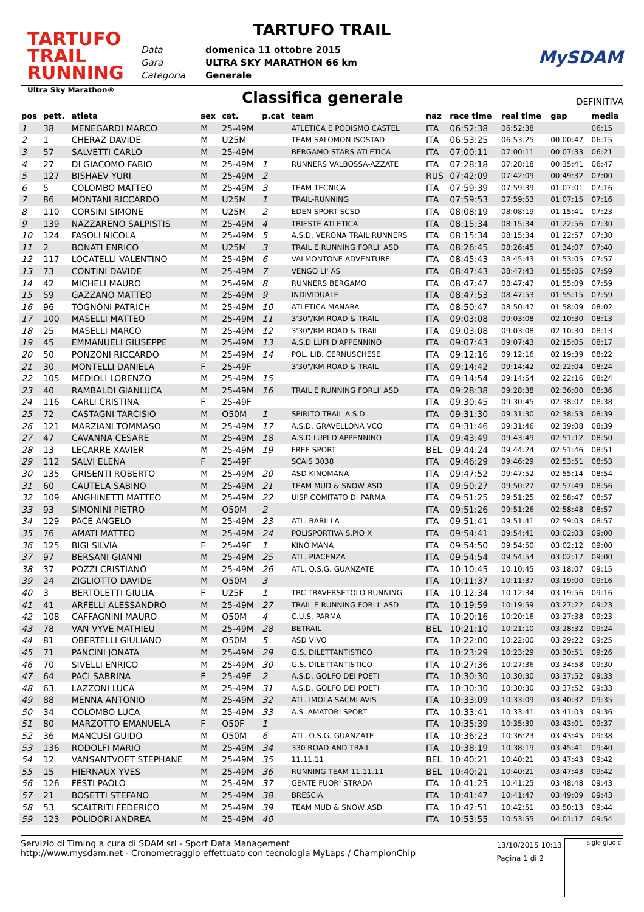TARTUFO TRAIL
RUNNING
Ultra Sky Marathon®
TARTUFO TRAIL
Data domenica 11 ottobre 2015
Gara ULTRA SKY MARATHON 66 km
Categoria Generale
MySDAM
Classifica generale
DEFINITIVA
| pos | pett. | atleta | sex | cat. | p.cat | team | naz | race time | real time | gap | media |
| --- | --- | --- | --- | --- | --- | --- | --- | --- | --- | --- | --- |
| 1 | 38 | MENEGARDI MARCO | M | 25-49M | | ATLETICA E PODISMO CASTEL | ITA | 06:52:38 | 06:52:38 | | 06:15 |
| 2 | 1 | CHERAZ DAVIDE | M | U25M | | TEAM SALOMON ISOSTAD | ITA | 06:53:25 | 06:53:25 | 00:00:47 | 06:15 |
| 3 | 57 | SALVETTI CARLO | M | 25-49M | | BERGAMO STARS ATLETICA | ITA | 07:00:11 | 07:00:11 | 00:07:33 | 06:21 |
| 4 | 27 | DI GIACOMO FABIO | M | 25-49M | 1 | RUNNERS VALBOSSA-AZZATE | ITA | 07:28:18 | 07:28:18 | 00:35:41 | 06:47 |
| 5 | 127 | BISHAEV YURI | M | 25-49M | 2 | | RUS | 07:42:09 | 07:42:09 | 00:49:32 | 07:00 |
| 6 | 5 | COLOMBO MATTEO | M | 25-49M | 3 | TEAM TECNICA | ITA | 07:59:39 | 07:59:39 | 01:07:01 | 07:16 |
| 7 | 86 | MONTANI RICCARDO | M | U25M | 1 | TRAIL-RUNNING | ITA | 07:59:53 | 07:59:53 | 01:07:15 | 07:16 |
| 8 | 110 | CORSINI SIMONE | M | U25M | 2 | EDEN SPORT SCSD | ITA | 08:08:19 | 08:08:19 | 01:15:41 | 07:23 |
| 9 | 139 | NAZZARENO SALPISTIS | M | 25-49M | 4 | TRIESTE ATLETICA | ITA | 08:15:34 | 08:15:34 | 01:22:56 | 07:30 |
| 10 | 124 | FASOLI NICOLA | M | 25-49M | 5 | A.S.D. VERONA TRAIL RUNNERS | ITA | 08:15:34 | 08:15:34 | 01:22:57 | 07:30 |
| 11 | 2 | BONATI ENRICO | M | U25M | 3 | TRAIL E RUNNING FORLI' ASD | ITA | 08:26:45 | 08:26:45 | 01:34:07 | 07:40 |
| 12 | 117 | LOCATELLI VALENTINO | M | 25-49M | 6 | VALMONTONE ADVENTURE | ITA | 08:45:43 | 08:45:43 | 01:53:05 | 07:57 |
| 13 | 73 | CONTINI DAVIDE | M | 25-49M | 7 | VENGO LI' AS | ITA | 08:47:43 | 08:47:43 | 01:55:05 | 07:59 |
| 14 | 42 | MICHELI MAURO | M | 25-49M | 8 | RUNNERS BERGAMO | ITA | 08:47:47 | 08:47:47 | 01:55:09 | 07:59 |
| 15 | 59 | GAZZANO MATTEO | M | 25-49M | 9 | INDIVIDUALE | ITA | 08:47:53 | 08:47:53 | 01:55:15 | 07:59 |
| 16 | 96 | TOGNONI PATRICH | M | 25-49M | 10 | ATLETICA MANARA | ITA | 08:50:47 | 08:50:47 | 01:58:09 | 08:02 |
| 17 | 100 | MASELLI MATTEO | M | 25-49M | 11 | 3'30"/KM ROAD & TRAIL | ITA | 09:03:08 | 09:03:08 | 02:10:30 | 08:13 |
| 18 | 25 | MASELLI MARCO | M | 25-49M | 12 | 3'30"/KM ROAD & TRAIL | ITA | 09:03:08 | 09:03:08 | 02:10:30 | 08:13 |
| 19 | 45 | EMMANUELI GIUSEPPE | M | 25-49M | 13 | A.S.D LUPI D'APPENNINO | ITA | 09:07:43 | 09:07:43 | 02:15:05 | 08:17 |
| 20 | 50 | PONZONI RICCARDO | M | 25-49M | 14 | POL. LIB. CERNUSCHESE | ITA | 09:12:16 | 09:12:16 | 02:19:39 | 08:22 |
| 21 | 30 | MONTELLI DANIELA | F | 25-49F | | 3'30"/KM ROAD & TRAIL | ITA | 09:14:42 | 09:14:42 | 02:22:04 | 08:24 |
| 22 | 105 | MEDIOLI LORENZO | M | 25-49M | 15 | | ITA | 09:14:54 | 09:14:54 | 02:22:16 | 08:24 |
| 23 | 40 | RAMBALDI GIANLUCA | M | 25-49M | 16 | TRAIL E RUNNING FORLI' ASD | ITA | 09:28:38 | 09:28:38 | 02:36:00 | 08:36 |
| 24 | 116 | CARLI CRISTINA | F | 25-49F | | | ITA | 09:30:45 | 09:30:45 | 02:38:07 | 08:38 |
| 25 | 72 | CASTAGNI TARCISIO | M | O50M | 1 | SPIRITO TRAIL A.S.D. | ITA | 09:31:30 | 09:31:30 | 02:38:53 | 08:39 |
| 26 | 121 | MARZIANI TOMMASO | M | 25-49M | 17 | A.S.D. GRAVELLONA VCO | ITA | 09:31:46 | 09:31:46 | 02:39:08 | 08:39 |
| 27 | 47 | CAVANNA CESARE | M | 25-49M | 18 | A.S.D LUPI D'APPENNINO | ITA | 09:43:49 | 09:43:49 | 02:51:12 | 08:50 |
| 28 | 13 | LECARRE XAVIER | M | 25-49M | 19 | FREE SPORT | BEL | 09:44:24 | 09:44:24 | 02:51:46 | 08:51 |
| 29 | 112 | SALVI ELENA | F | 25-49F | | SCAIS 3038 | ITA | 09:46:29 | 09:46:29 | 02:53:51 | 08:53 |
| 30 | 135 | GRISENTI ROBERTO | M | 25-49M | 20 | ASD KINOMANA | ITA | 09:47:52 | 09:47:52 | 02:55:14 | 08:54 |
| 31 | 60 | CAUTELA SABINO | M | 25-49M | 21 | TEAM MUD & SNOW ASD | ITA | 09:50:27 | 09:50:27 | 02:57:49 | 08:56 |
| 32 | 109 | ANGHINETTI MATTEO | M | 25-49M | 22 | UISP COMITATO DI PARMA | ITA | 09:51:25 | 09:51:25 | 02:58:47 | 08:57 |
| 33 | 93 | SIMONINI PIETRO | M | O50M | 2 | | ITA | 09:51:26 | 09:51:26 | 02:58:48 | 08:57 |
| 34 | 129 | PACE ANGELO | M | 25-49M | 23 | ATL. BARILLA | ITA | 09:51:41 | 09:51:41 | 02:59:03 | 08:57 |
| 35 | 76 | AMATI MATTEO | M | 25-49M | 24 | POLISPORTIVA S.PIO X | ITA | 09:54:41 | 09:54:41 | 03:02:03 | 09:00 |
| 36 | 125 | BIGI SILVIA | F | 25-49F | 1 | KINO MANA | ITA | 09:54:50 | 09:54:50 | 03:02:12 | 09:00 |
| 37 | 97 | BERSANI GIANNI | M | 25-49M | 25 | ATL. PIACENZA | ITA | 09:54:54 | 09:54:54 | 03:02:17 | 09:00 |
| 38 | 37 | POZZI CRISTIANO | M | 25-49M | 26 | ATL. O.S.G. GUANZATE | ITA | 10:10:45 | 10:10:45 | 03:18:07 | 09:15 |
| 39 | 24 | ZIGLIOTTO DAVIDE | M | O50M | 3 | | ITA | 10:11:37 | 10:11:37 | 03:19:00 | 09:16 |
| 40 | 3 | BERTOLETTI GIULIA | F | U25F | 1 | TRC TRAVERSETOLO RUNNING | ITA | 10:12:34 | 10:12:34 | 03:19:56 | 09:16 |
| 41 | 41 | ARFELLI ALESSANDRO | M | 25-49M | 27 | TRAIL E RUNNING FORLI' ASD | ITA | 10:19:59 | 10:19:59 | 03:27:22 | 09:23 |
| 42 | 108 | CAFFAGNINI MAURO | M | O50M | 4 | C.U.S. PARMA | ITA | 10:20:16 | 10:20:16 | 03:27:38 | 09:23 |
| 43 | 78 | VAN VYVE MATHIEU | M | 25-49M | 28 | BETRAIL | BEL | 10:21:10 | 10:21:10 | 03:28:32 | 09:24 |
| 44 | 81 | OBERTELLI GIULIANO | M | O50M | 5 | ASD VIVO | ITA | 10:22:00 | 10:22:00 | 03:29:22 | 09:25 |
| 45 | 71 | PANCINI JONATA | M | 25-49M | 29 | G.S. DILETTANTISTICO | ITA | 10:23:29 | 10:23:29 | 03:30:51 | 09:26 |
| 46 | 70 | SIVELLI ENRICO | M | 25-49M | 30 | G.S. DILETTANTISTICO | ITA | 10:27:36 | 10:27:36 | 03:34:58 | 09:30 |
| 47 | 64 | PACI SABRINA | F | 25-49F | 2 | A.S.D. GOLFO DEI POETI | ITA | 10:30:30 | 10:30:30 | 03:37:52 | 09:33 |
| 48 | 63 | LAZZONI LUCA | M | 25-49M | 31 | A.S.D. GOLFO DEI POETI | ITA | 10:30:30 | 10:30:30 | 03:37:52 | 09:33 |
| 49 | 88 | MENNA ANTONIO | M | 25-49M | 32 | ATL. IMOLA SACMI AVIS | ITA | 10:33:09 | 10:33:09 | 03:40:32 | 09:35 |
| 50 | 34 | COLOMBO LUCA | M | 25-49M | 33 | A.S. AMATORI SPORT | ITA | 10:33:41 | 10:33:41 | 03:41:03 | 09:36 |
| 51 | 80 | MARZOTTO EMANUELA | F | O50F | 1 | | ITA | 10:35:39 | 10:35:39 | 03:43:01 | 09:37 |
| 52 | 36 | MANCUSI GUIDO | M | O50M | 6 | ATL. O.S.G. GUANZATE | ITA | 10:36:23 | 10:36:23 | 03:43:45 | 09:38 |
| 53 | 136 | RODOLFI MARIO | M | 25-49M | 34 | 330 ROAD AND TRAIL | ITA | 10:38:19 | 10:38:19 | 03:45:41 | 09:40 |
| 54 | 12 | VANSANTVOET STÉPHANE | M | 25-49M | 35 | 11.11.11 | BEL | 10:40:21 | 10:40:21 | 03:47:43 | 09:42 |
| 55 | 15 | HIERNAUX YVES | M | 25-49M | 36 | RUNNING TEAM 11.11.11 | BEL | 10:40:21 | 10:40:21 | 03:47:43 | 09:42 |
| 56 | 126 | FESTI PAOLO | M | 25-49M | 37 | GENTE FUORI STRADA | ITA | 10:41:25 | 10:41:25 | 03:48:48 | 09:43 |
| 57 | 21 | BOSETTI STEFANO | M | 25-49M | 38 | BRESCIA | ITA | 10:41:47 | 10:41:47 | 03:49:09 | 09:43 |
| 58 | 53 | SCALTRITI FEDERICO | M | 25-49M | 39 | TEAM MUD & SNOW ASD | ITA | 10:42:51 | 10:42:51 | 03:50:13 | 09:44 |
| 59 | 123 | POLIDORI ANDREA | M | 25-49M | 40 | | ITA | 10:53:55 | 10:53:55 | 04:01:17 | 09:54 |
Servizio di Timing a cura di SDAM srl - Sport Data Management
http://www.mysdam.net - Cronometraggio effettuato con tecnologia MyLaps / ChampionChip
13/10/2015 10:13
Pagina 1 di 2
sigle giudici